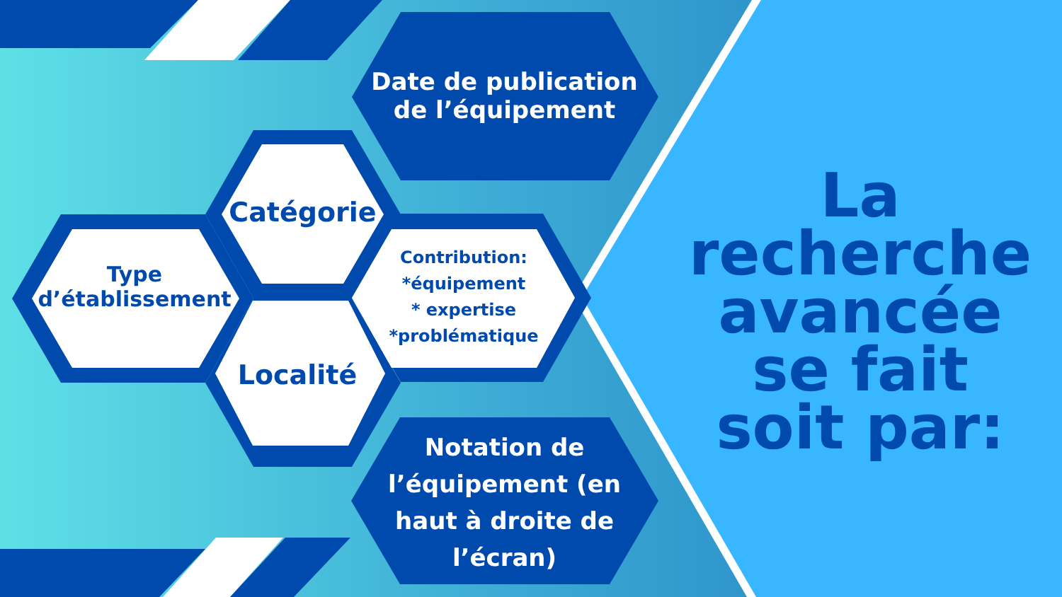Date de publication de l’équipement
Catégorie
Type d’établissement
Contribution:
*équipement
* expertise
*problématique
Localité
Notation de l’équipement (en haut à droite de l’écran)
La recherche avancée se fait soit par: